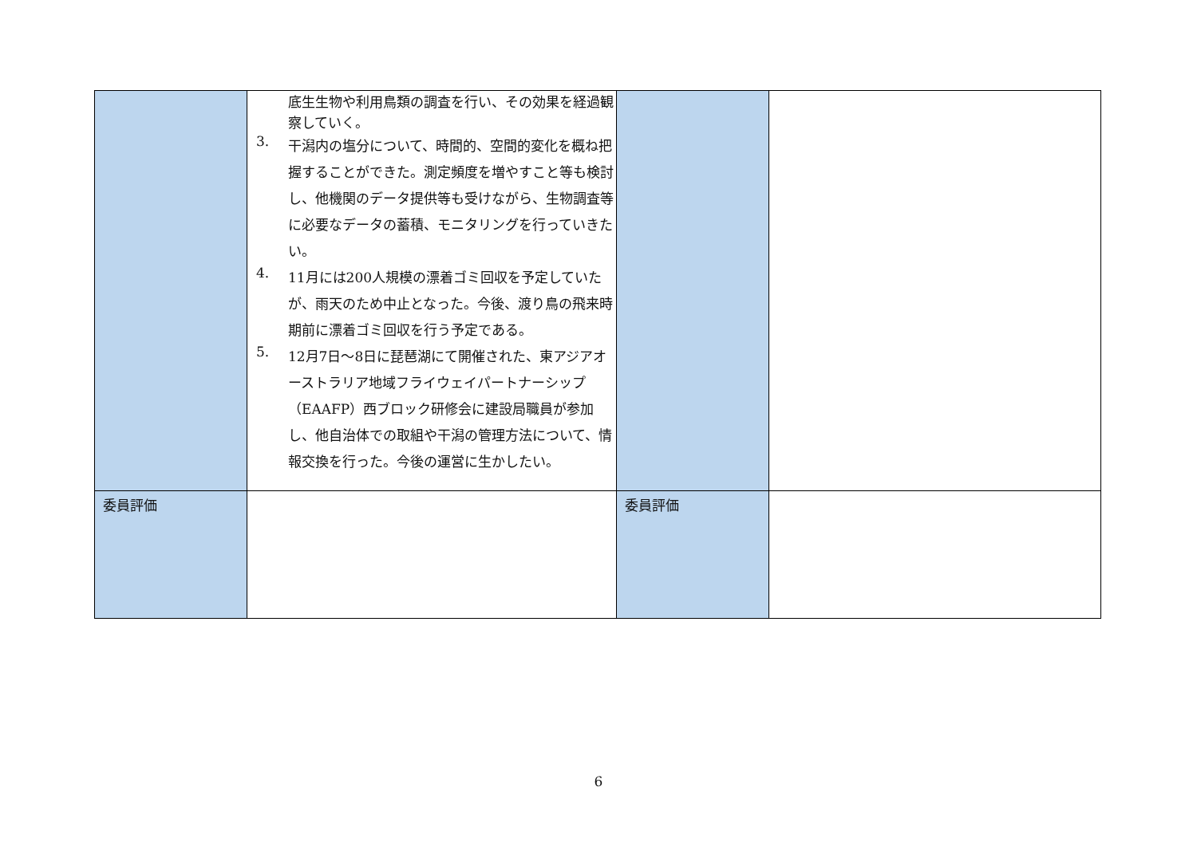| | 底生生物や利用鳥類の調査を行い、その効果を経過観察していく。 3. 干潟内の塩分について、時間的、空間的変化を概ね把握することができた。測定頻度を増やすこと等も検討し、他機関のデータ提供等も受けながら、生物調査等に必要なデータの蓄積、モニタリングを行っていきたい。 4. 11月には200人規模の漂着ゴミ回収を予定していたが、雨天のため中止となった。今後、渡り鳥の飛来時期前に漂着ゴミ回収を行う予定である。 5. 12月7日～8日に琵琶湖にて開催された、東アジアオーストラリア地域フライウェイパートナーシップ（EAAFP）西ブロック研修会に建設局職員が参加し、他自治体での取組や干潟の管理方法について、情報交換を行った。今後の運営に生かしたい。 | | |
| 委員評価 | | 委員評価 | |
6